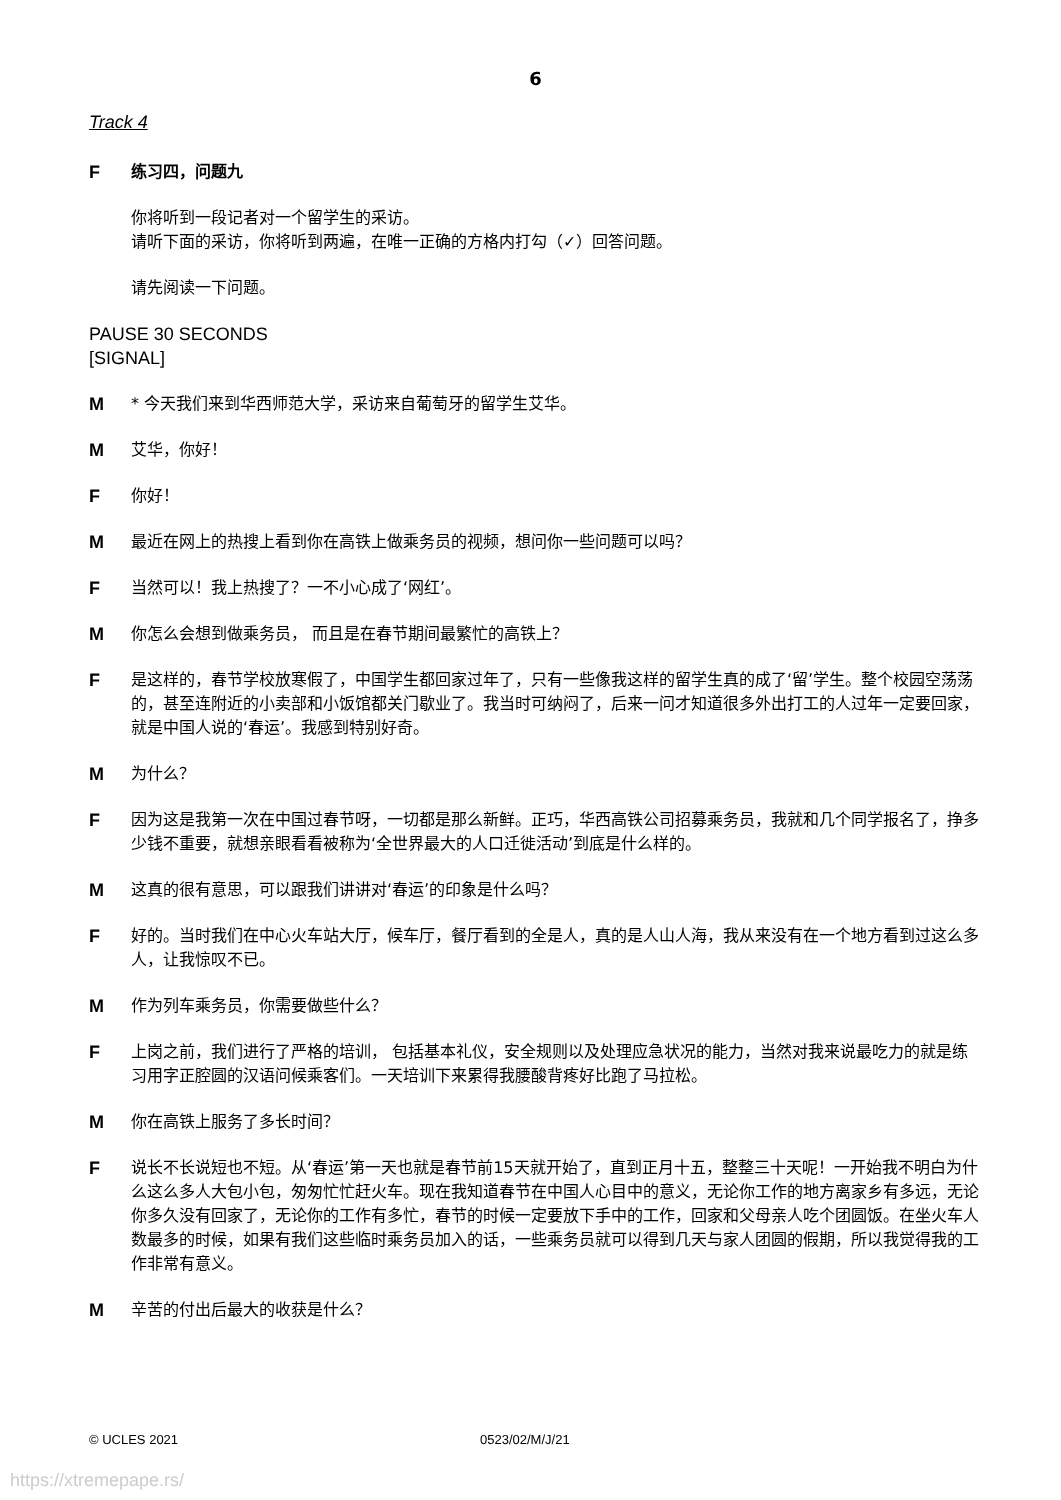6
Track 4
F 练习四，问题九
你将听到一段记者对一个留学生的采访。
请听下面的采访，你将听到两遍，在唯一正确的方格内打勾（✓）回答问题。
请先阅读一下问题。
PAUSE 30 SECONDS
[SIGNAL]
M * 今天我们来到华西师范大学，采访来自葡萄牙的留学生艾华。
M 艾华，你好！
F 你好！
M 最近在网上的热搜上看到你在高铁上做乘务员的视频，想问你一些问题可以吗？
F 当然可以！我上热搜了？一不小心成了‘网红’。
M 你怎么会想到做乘务员， 而且是在春节期间最繁忙的高铁上？
F 是这样的，春节学校放寒假了，中国学生都回家过年了，只有一些像我这样的留学生真的成了‘留’学生。整个校园空荡荡的，甚至连附近的小卖部和小饭馆都关门歇业了。我当时可纳闷了，后来一问才知道很多外出打工的人过年一定要回家，就是中国人说的‘春运’。我感到特别好奇。
M 为什么？
F 因为这是我第一次在中国过春节呀，一切都是那么新鲜。正巧，华西高铁公司招募乘务员，我就和几个同学报名了，挣多少钱不重要，就想亲眼看看被称为‘全世界最大的人口迁徙活动’到底是什么样的。
M 这真的很有意思，可以跟我们讲讲对‘春运’的印象是什么吗？
F 好的。当时我们在中心火车站大厅，候车厅，餐厅看到的全是人，真的是人山人海，我从来没有在一个地方看到过这么多人，让我惊叹不已。
M 作为列车乘务员，你需要做些什么？
F 上岗之前，我们进行了严格的培训， 包括基本礼仪，安全规则以及处理应急状况的能力，当然对我来说最吃力的就是练习用字正腔圆的汉语问候乘客们。一天培训下来累得我腰酸背疼好比跑了马拉松。
M 你在高铁上服务了多长时间？
F 说长不长说短也不短。从‘春运’第一天也就是春节前15天就开始了，直到正月十五，整整三十天呢！一开始我不明白为什么这么多人大包小包，匆匆忙忙赶火车。现在我知道春节在中国人心目中的意义，无论你工作的地方离家乡有多远，无论你多久没有回家了，无论你的工作有多忙，春节的时候一定要放下手中的工作，回家和父母亲人吃个团圆饭。在坐火车人数最多的时候，如果有我们这些临时乘务员加入的话，一些乘务员就可以得到几天与家人团圆的假期，所以我觉得我的工作非常有意义。
M 辛苦的付出后最大的收获是什么？
© UCLES 2021 0523/02/M/J/21
https://xtremepape.rs/